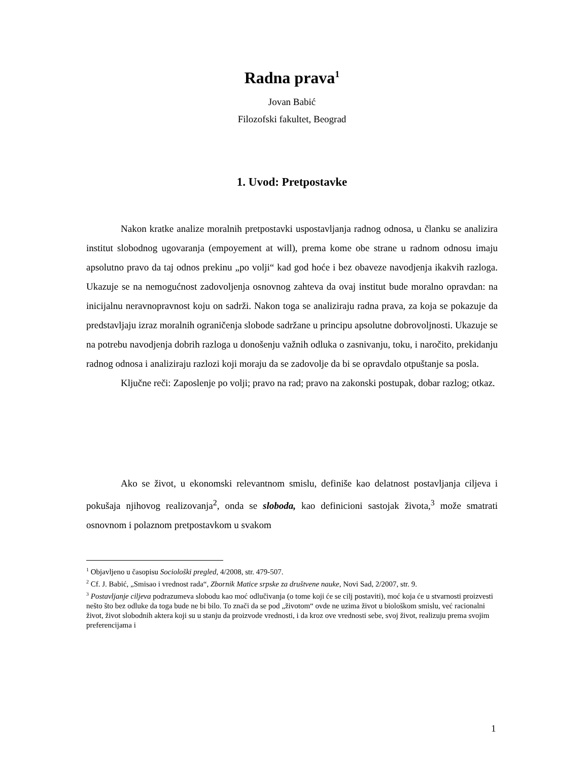Radna prava<sup>1</sup>
Jovan Babić
Filozofski fakultet, Beograd
1. Uvod: Pretpostavke
Nakon kratke analize moralnih pretpostavki uspostavljanja radnog odnosa, u članku se analizira institut slobodnog ugovaranja (empoyement at will), prema kome obe strane u radnom odnosu imaju apsolutno pravo da taj odnos prekinu „po volji“ kad god hoće i bez obaveze navodjenja ikakvih razloga. Ukazuje se na nemogućnost zadovoljenja osnovnog zahteva da ovaj institut bude moralno opravdan: na inicijalnu neravnopravnost koju on sadrži. Nakon toga se analiziraju radna prava, za koja se pokazuje da predstavljaju izraz moralnih ograničenja slobode sadržane u principu apsolutne dobrovoljnosti. Ukazuje se na potrebu navodjenja dobrih razloga u donošenju važnih odluka o zasnivanju, toku, i naročito, prekidanju radnog odnosa i analiziraju razlozi koji moraju da se zadovolje da bi se opravdalo otpuštanje sa posla.
Ključne reči: Zaposlenje po volji; pravo na rad; pravo na zakonski postupak, dobar razlog; otkaz.
Ako se život, u ekonomski relevantnom smislu, definiše kao delatnost postavljanja ciljeva i pokušaja njihovog realizovanja<sup>2</sup>, onda se sloboda, kao definicioni sastojak života,<sup>3</sup> može smatrati osnovnom i polaznom pretpostavkom u svakom
<sup>1</sup> Objavljeno u časopisu Sociološki pregled, 4/2008, str. 479-507.
<sup>2</sup> Cf. J. Babić, „Smisao i vrednost rada“, Zbornik Matice srpske za društvene nauke, Novi Sad, 2/2007, str. 9.
<sup>3</sup> Postavljanje ciljeva podrazumeva slobodu kao moć odlučivanja (o tome koji će se cilj postaviti), moć koja će u stvarnosti proizvesti nešto što bez odluke da toga bude ne bi bilo. To znači da se pod „životom“ ovde ne uzima život u biološkom smislu, već racionalni život, život slobodnih aktera koji su u stanju da proizvode vrednosti, i da kroz ove vrednosti sebe, svoj život, realizuju prema svojim preferencijama i
1